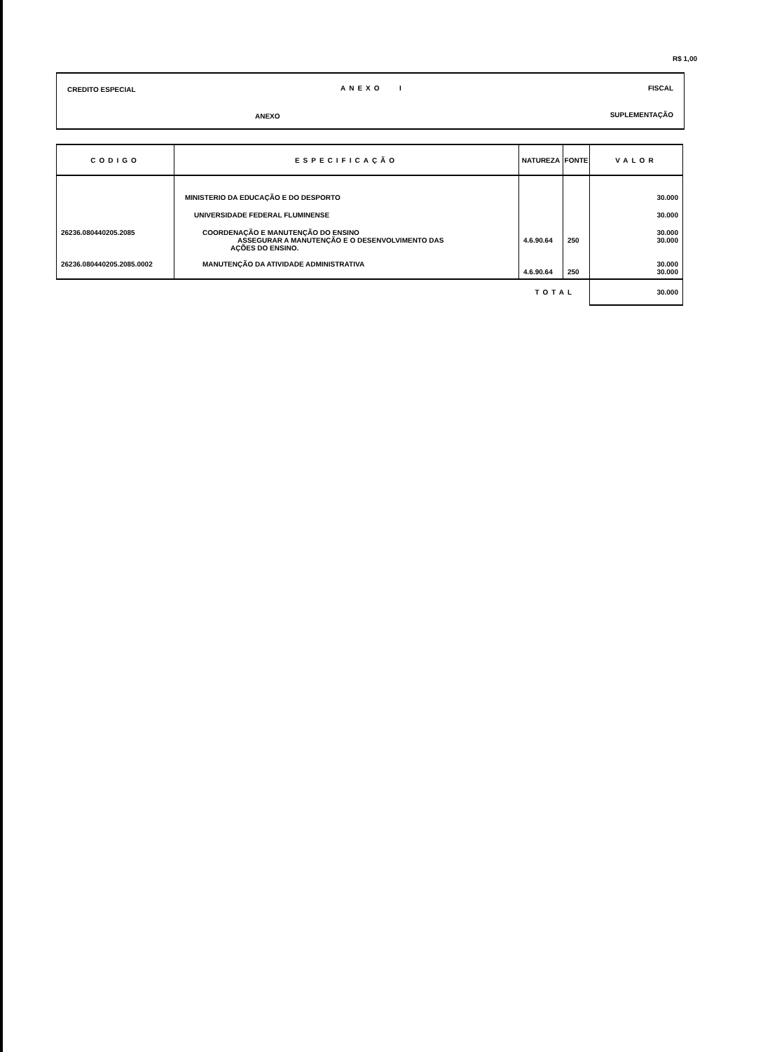R$ 1,00
CREDITO ESPECIAL ANEXO I FISCAL
ANEXO SUPLEMENTAÇÃO
| CODIGO | ESPECIFICAÇÃO | NATUREZA | FONTE | VALOR |
| --- | --- | --- | --- | --- |
| | MINISTERIO DA EDUCAÇÃO E DO DESPORTO | | | 30.000 |
| | UNIVERSIDADE FEDERAL FLUMINENSE | | | 30.000 |
| 26236.080440205.2085 | COORDENAÇÃO E MANUTENÇÃO DO ENSINO ASSEGURAR A MANUTENÇÃO E O DESENVOLVIMENTO DAS AÇÕES DO ENSINO. | 4.6.90.64 | 250 | 30.000 30.000 |
| 26236.080440205.2085.0002 | MANUTENÇÃO DA ATIVIDADE ADMINISTRATIVA | 4.6.90.64 | 250 | 30.000 30.000 |
| TOTAL | | | | 30.000 |